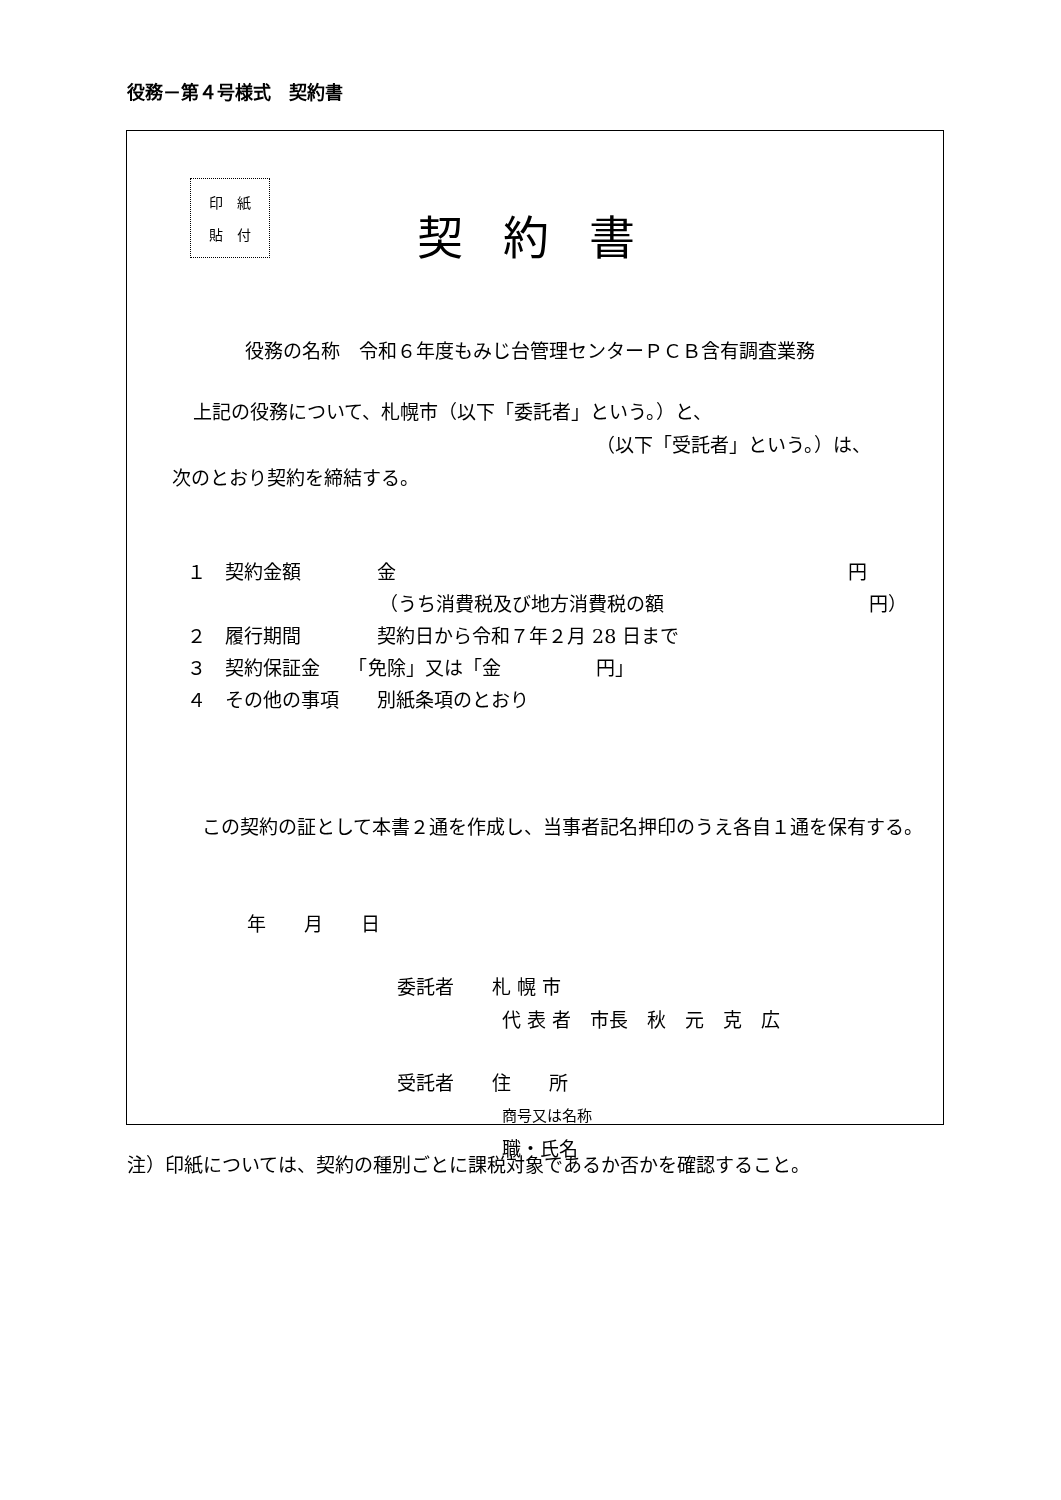役務－第４号様式　契約書
印　紙
貼　付
契約書
役務の名称　令和６年度もみじ台管理センターＰＣＢ含有調査業務
上記の役務について、札幌市（以下「委託者」という。）と、
（以下「受託者」という。）は、
次のとおり契約を締結する。
１　契約金額　　　　金 円
（うち消費税及び地方消費税の額 円）
２　履行期間　　　　契約日から令和７年２月 28 日まで
３　契約保証金　　「免除」又は「金　　　　　円」
４　その他の事項　　別紙条項のとおり
　この契約の証として本書２通を作成し、当事者記名押印のうえ各自１通を保有する。
年　　月　　日
委託者　　札 幌 市
代 表 者　市長　秋　元　克　広
受託者　　住　　所
商号又は名称
職・氏名
注）印紙については、契約の種別ごとに課税対象であるか否かを確認すること。